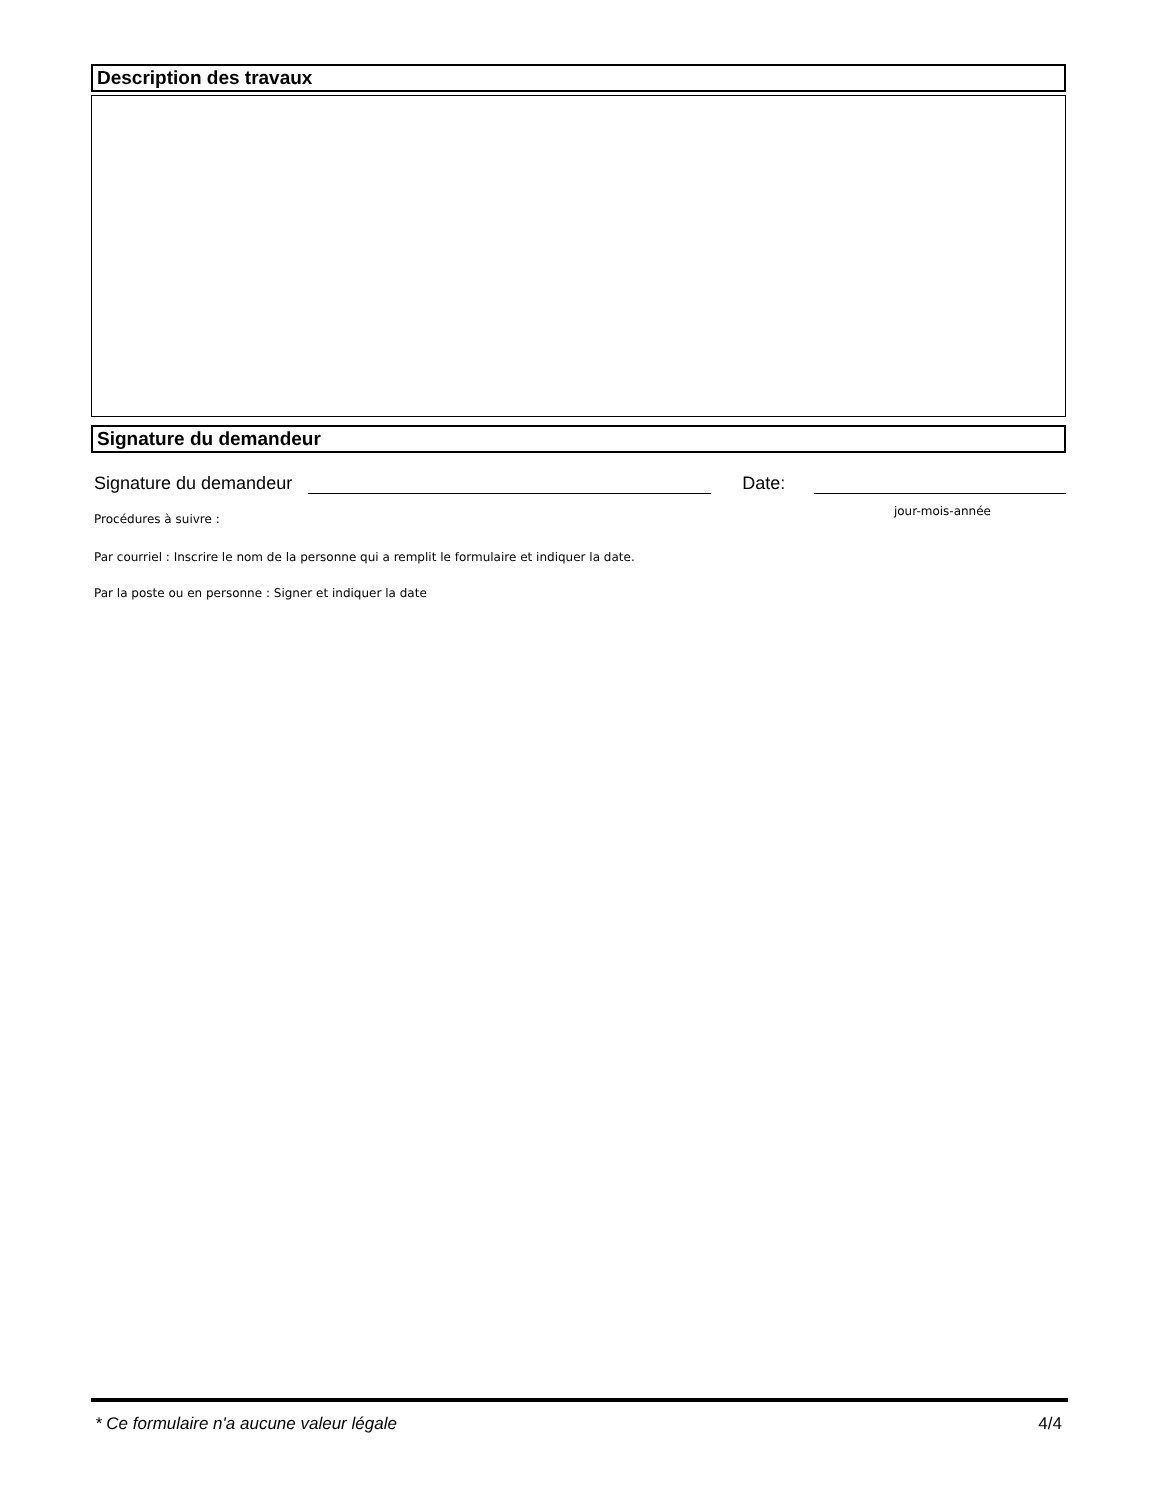Description des travaux
Signature du demandeur
Signature du demandeur
Date:
Procédures à suivre : jour-mois-année
Par courriel : Inscrire le nom de la personne qui a remplit le formulaire et indiquer la date.
Par la poste ou en personne : Signer et indiquer la date
* Ce formulaire n'a aucune valeur légale 4/4